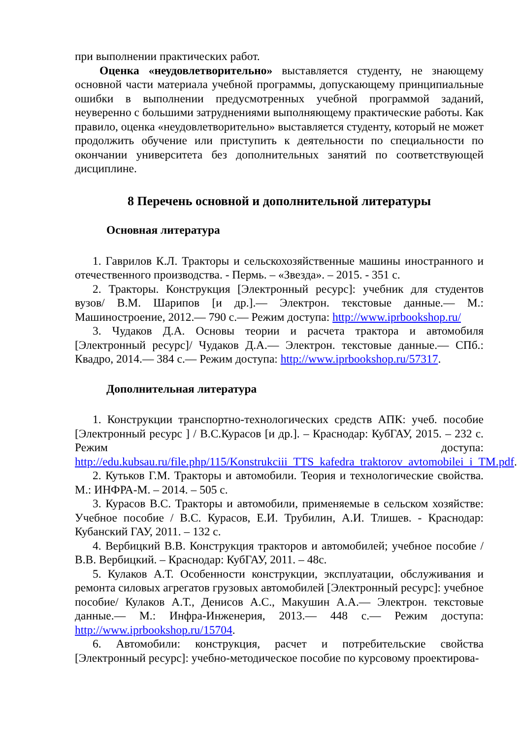при выполнении практических работ.
Оценка «неудовлетворительно» выставляется студенту, не знающему основной части материала учебной программы, допускающему принципиальные ошибки в выполнении предусмотренных учебной программой заданий, неуверенно с большими затруднениями выполняющему практические работы. Как правило, оценка «неудовлетворительно» выставляется студенту, который не может продолжить обучение или приступить к деятельности по специальности по окончании университета без дополнительных занятий по соответствующей дисциплине.
8 Перечень основной и дополнительной литературы
Основная литература
1. Гаврилов К.Л. Тракторы и сельскохозяйственные машины иностранного и отечественного производства. - Пермь. – «Звезда». – 2015. - 351 с.
2. Тракторы. Конструкция [Электронный ресурс]: учебник для студентов вузов/ В.М. Шарипов [и др.].— Электрон. текстовые данные.— М.: Машиностроение, 2012.— 790 c.— Режим доступа: http://www.iprbookshop.ru/
3. Чудаков Д.А. Основы теории и расчета трактора и автомобиля [Электронный ресурс]/ Чудаков Д.А.— Электрон. текстовые данные.— СПб.: Квадро, 2014.— 384 c.— Режим доступа: http://www.iprbookshop.ru/57317.
Дополнительная литература
1. Конструкции транспортно-технологических средств АПК: учеб. пособие [Электронный ресурс ] / В.С.Курасов [и др.]. – Краснодар: КубГАУ, 2015. – 232 с. Режим доступа: http://edu.kubsau.ru/file.php/115/Konstrukciii_TTS_kafedra_traktorov_avtomobilei_i_TM.pdf.
2. Кутьков Г.М. Тракторы и автомобили. Теория и технологические свойства. М.: ИНФРА-М. – 2014. – 505 с.
3. Курасов В.С. Тракторы и автомобили, применяемые в сельском хозяйстве: Учебное пособие / В.С. Курасов, Е.И. Трубилин, А.И. Тлишев. - Краснодар: Кубанский ГАУ, 2011. – 132 с.
4. Вербицкий В.В. Конструкция тракторов и автомобилей; учебное пособие / В.В. Вербицкий. – Краснодар: КубГАУ, 2011. – 48с.
5. Кулаков А.Т. Особенности конструкции, эксплуатации, обслуживания и ремонта силовых агрегатов грузовых автомобилей [Электронный ресурс]: учебное пособие/ Кулаков А.Т., Денисов А.С., Макушин А.А.— Электрон. текстовые данные.— М.: Инфра-Инженерия, 2013.— 448 c.— Режим доступа: http://www.iprbookshop.ru/15704.
6. Автомобили: конструкция, расчет и потребительские свойства [Электронный ресурс]: учебно-методическое пособие по курсовому проектирова-